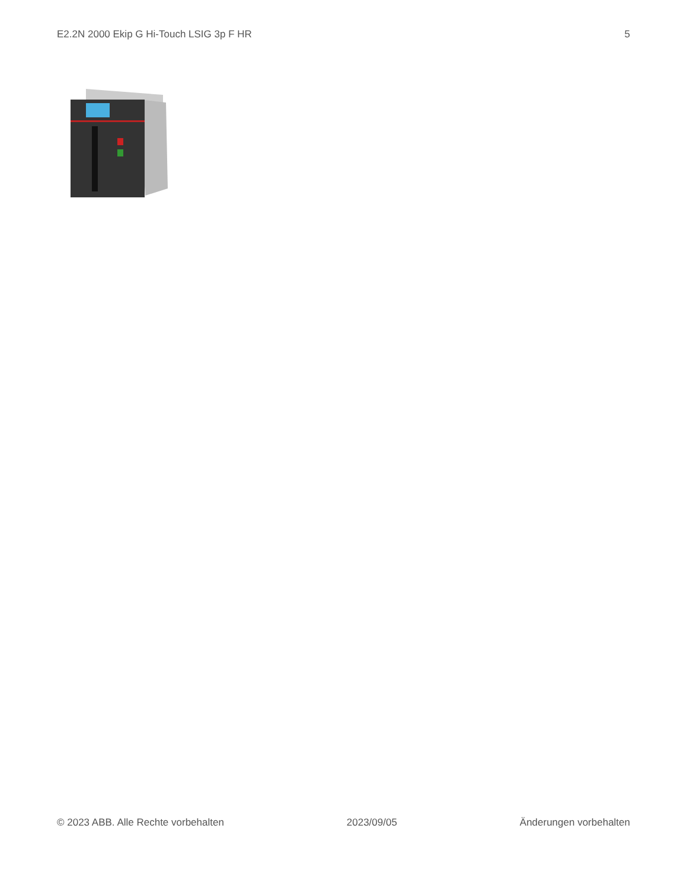E2.2N 2000 Ekip G Hi-Touch LSIG 3p F HR 5
© 2023 ABB. Alle Rechte vorbehalten 2023/09/05 Änderungen vorbehalten